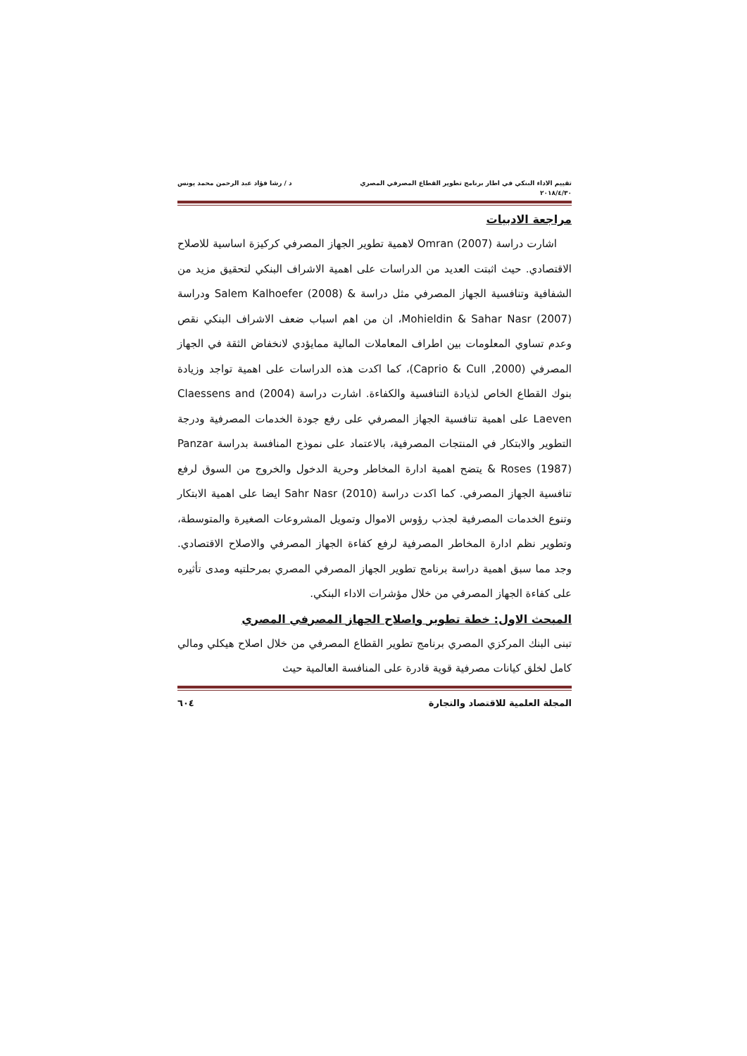تقييم الاداء البنكي في اطار برنامج تطوير القطاع المصرفي المصري د / رشا فؤاد عبد الرحمن محمد يونس
٢٠١٨/٤/٣٠
مراجعة الادبيات
اشارت دراسة (2007) Omran لاهمية تطوير الجهاز المصرفي كركيزة اساسية للاصلاح الاقتصادي. حيث اثبتت العديد من الدراسات على اهمية الاشراف البنكي لتحقيق مزيد من الشفافية وتنافسية الجهاز المصرفي مثل دراسة & Salem Kalhoefer (2008) ودراسة (2007) Mohieldin & Sahar Nasr، ان من اهم اسباب ضعف الاشراف البنكي نقص وعدم تساوي المعلومات بين اطراف المعاملات المالية ممايؤدي لانخفاض الثقة في الجهاز المصرفي (Caprio & Cull ,2000)، كما اكدت هذه الدراسات على اهمية تواجد وزيادة بنوك القطاع الخاص لذيادة التنافسية والكفاءة. اشارت دراسة (2004) Claessens and Laeven على اهمية تنافسية الجهاز المصرفي على رفع جودة الخدمات المصرفية ودرجة التطوير والابتكار في المنتجات المصرفية، بالاعتماد على نموذج المنافسة بدراسة Panzar & Roses (1987) يتضح اهمية ادارة المخاطر وحرية الدخول والخروج من السوق لرفع تنافسية الجهاز المصرفي. كما اكدت دراسة (2010) Sahr Nasr ايضا على اهمية الابتكار وتنوع الخدمات المصرفية لجذب رؤوس الاموال وتمويل المشروعات الصغيرة والمتوسطة، وتطوير نظم ادارة المخاطر المصرفية لرفع كفاءة الجهاز المصرفي والاصلاح الاقتصادي. وجد مما سبق اهمية دراسة برنامج تطوير الجهاز المصرفي المصري بمرحلتيه ومدى تأثيره على كفاءة الجهاز المصرفي من خلال مؤشرات الاداء البنكي.
المبحث الاول: خطة تطوير واصلاح الجهاز المصرفي المصري
تبنى البنك المركزي المصري برنامج تطوير القطاع المصرفي من خلال اصلاح هيكلي ومالي كامل لخلق كيانات مصرفية قوية قادرة على المنافسة العالمية حيث
المجلة العلمية للاقتصاد والتجارة ٦٠٤